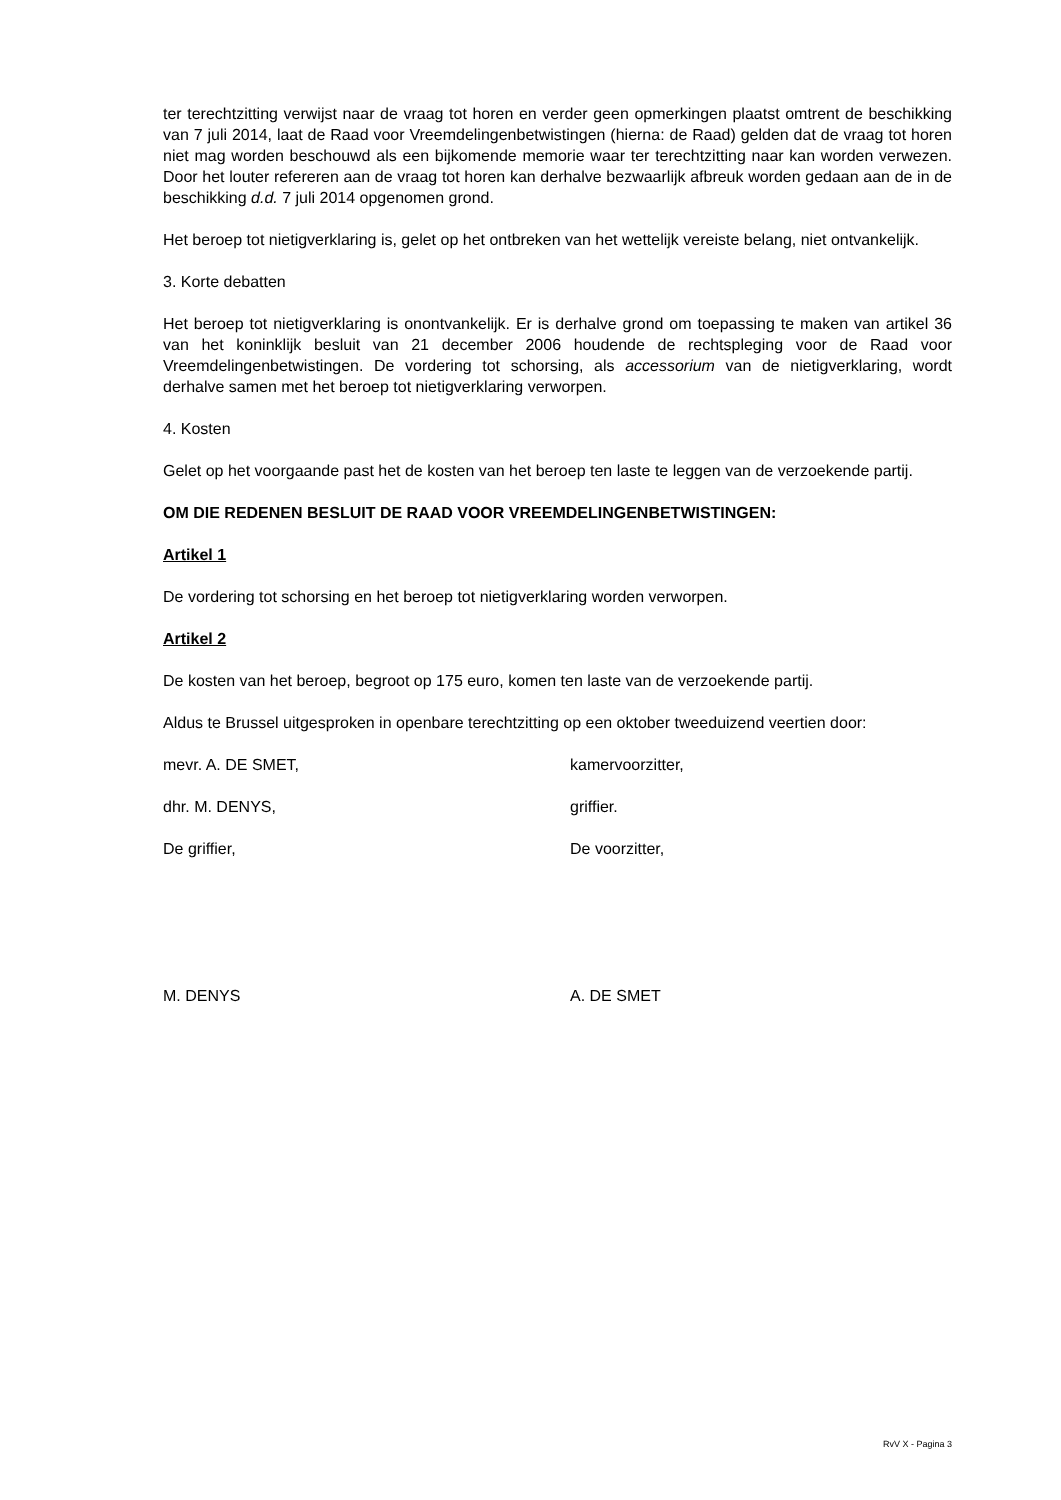ter terechtzitting verwijst naar de vraag tot horen en verder geen opmerkingen plaatst omtrent de beschikking van 7 juli 2014, laat de Raad voor Vreemdelingenbetwistingen (hierna: de Raad) gelden dat de vraag tot horen niet mag worden beschouwd als een bijkomende memorie waar ter terechtzitting naar kan worden verwezen. Door het louter refereren aan de vraag tot horen kan derhalve bezwaarlijk afbreuk worden gedaan aan de in de beschikking d.d. 7 juli 2014 opgenomen grond.
Het beroep tot nietigverklaring is, gelet op het ontbreken van het wettelijk vereiste belang, niet ontvankelijk.
3. Korte debatten
Het beroep tot nietigverklaring is onontvankelijk. Er is derhalve grond om toepassing te maken van artikel 36 van het koninklijk besluit van 21 december 2006 houdende de rechtspleging voor de Raad voor Vreemdelingenbetwistingen. De vordering tot schorsing, als accessorium van de nietigverklaring, wordt derhalve samen met het beroep tot nietigverklaring verworpen.
4. Kosten
Gelet op het voorgaande past het de kosten van het beroep ten laste te leggen van de verzoekende partij.
OM DIE REDENEN BESLUIT DE RAAD VOOR VREEMDELINGENBETWISTINGEN:
Artikel 1
De vordering tot schorsing en het beroep tot nietigverklaring worden verworpen.
Artikel 2
De kosten van het beroep, begroot op 175 euro, komen ten laste van de verzoekende partij.
Aldus te Brussel uitgesproken in openbare terechtzitting op een oktober tweeduizend veertien door:
mevr. A. DE SMET, kamervoorzitter,
dhr. M. DENYS, griffier.
De griffier, De voorzitter,
M. DENYS A. DE SMET
RvV X - Pagina 3